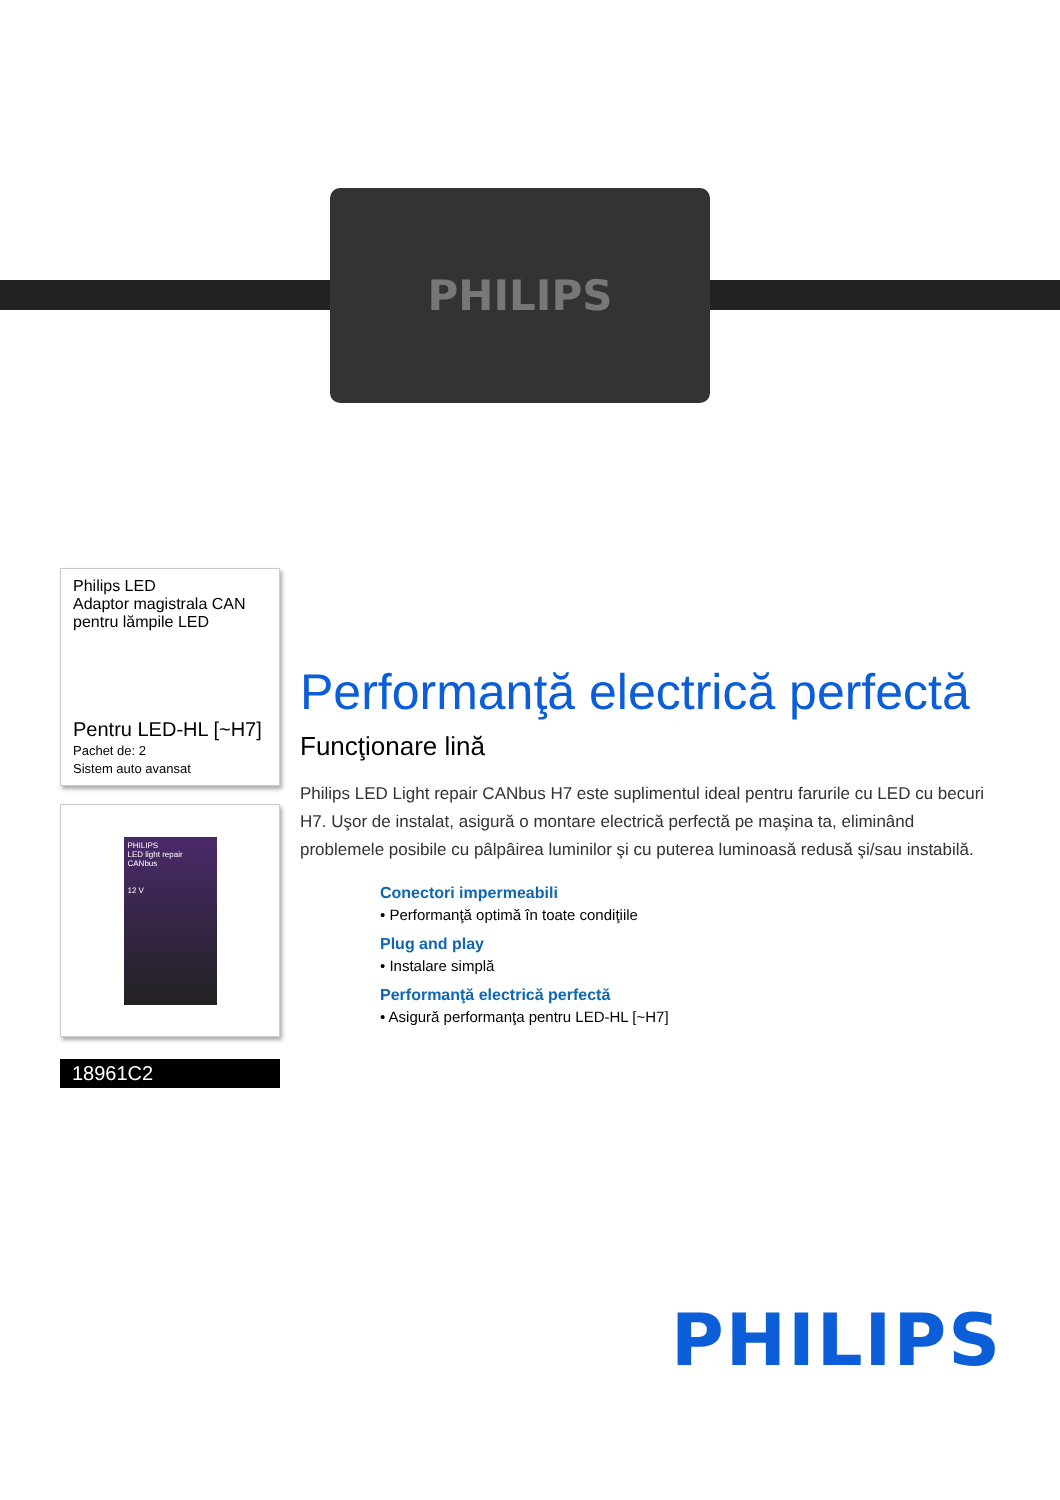PHILIPS
Philips LED
Adaptor magistrala CAN pentru lămpile LED
Pentru LED-HL [~H7]
Pachet de: 2
Sistem auto avansat
PHILIPS
LED light repair CANbus
12 V
18961C2
Performanţă electrică perfectă
Funcţionare lină
Philips LED Light repair CANbus H7 este suplimentul ideal pentru farurile cu LED cu becuri H7. Uşor de instalat, asigură o montare electrică perfectă pe maşina ta, eliminând problemele posibile cu pâlpâirea luminilor şi cu puterea luminoasă redusă şi/sau instabilă.
Conectori impermeabili
• Performanţă optimă în toate condiţiile
Plug and play
• Instalare simplă
Performanţă electrică perfectă
• Asigură performanţa pentru LED-HL [~H7]
PHILIPS